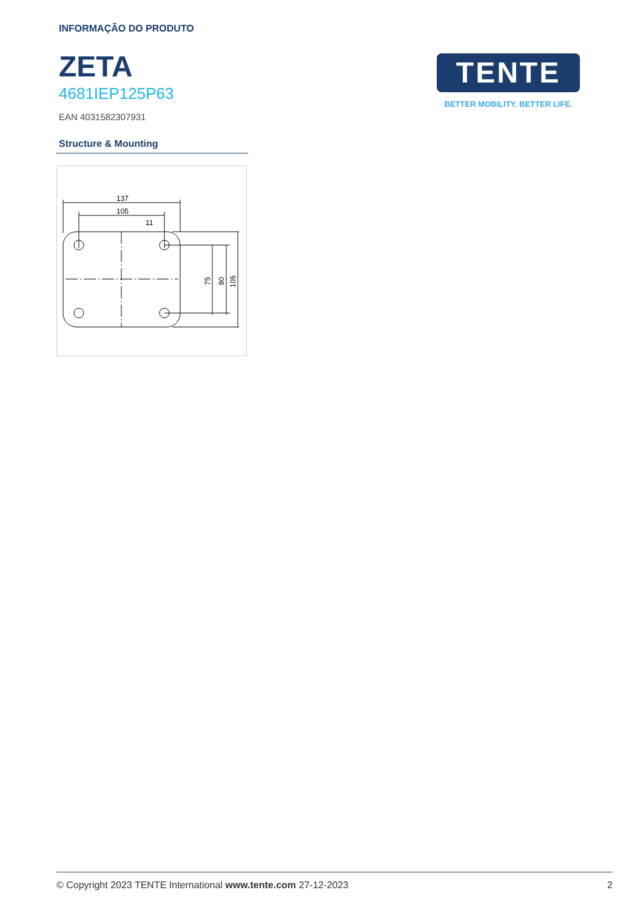INFORMAÇÃO DO PRODUTO
ZETA
4681IEP125P63
EAN 4031582307931
TENTE
BETTER MOBILITY. BETTER LIFE.
Structure & Mounting
137
105
11
75
80
105
© Copyright 2023 TENTE International www.tente.com 27-12-2023 2